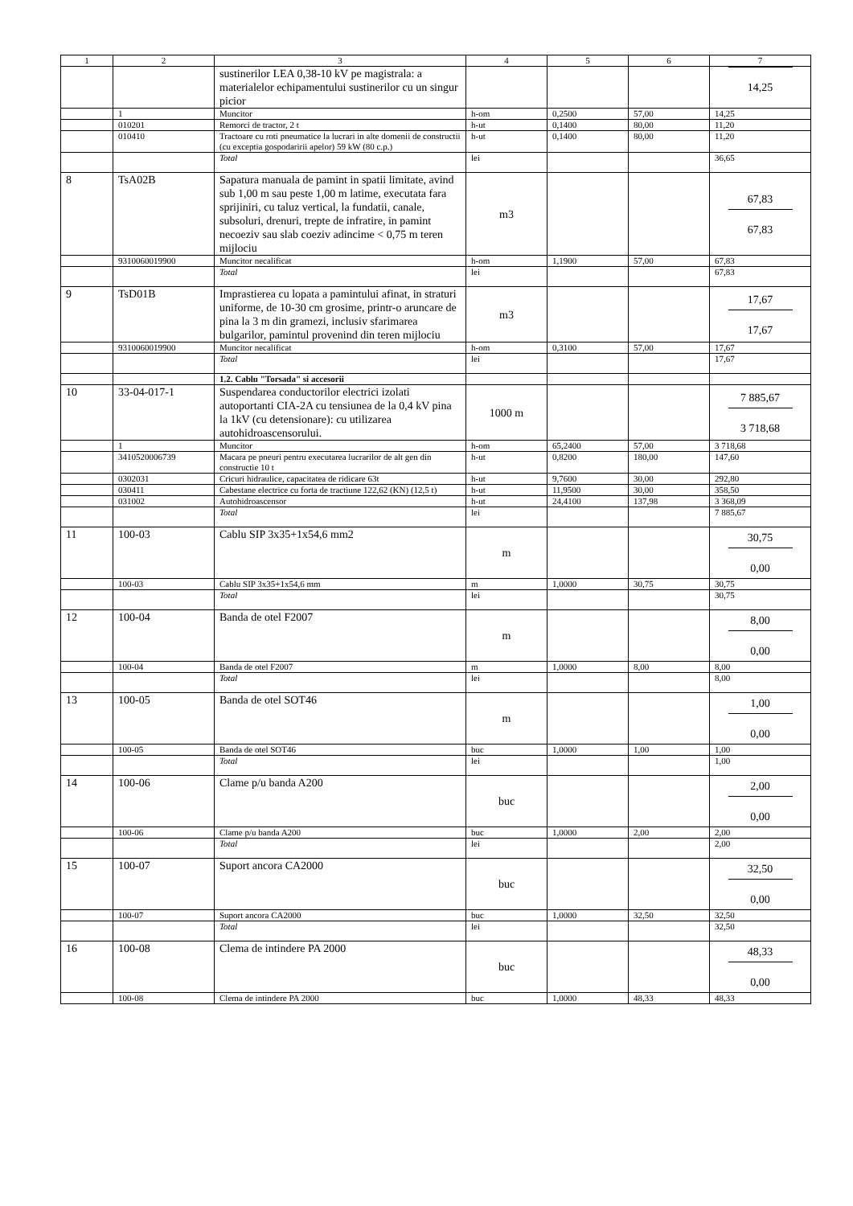| 1 | 2 | 3 | 4 | 5 | 6 | 7 |
| --- | --- | --- | --- | --- | --- | --- |
| | | sustinerilor LEA 0,38-10 kV pe magistrala: a materialelor echipamentului sustinerilor cu un singur picior | | | | 14,25 |
| | 1 | Muncitor | h-om | 0,2500 | 57,00 | 14,25 |
| | 010201 | Remorci de tractor, 2 t | h-ut | 0,1400 | 80,00 | 11,20 |
| | 010410 | Tractoare cu roti pneumatice la lucrari in alte domenii de constructii (cu exceptia gospodaririi apelor) 59 kW (80 c.p.) | h-ut | 0,1400 | 80,00 | 11,20 |
| | | Total | lei | | | 36,65 |
| 8 | TsA02B | Sapatura manuala de pamint in spatii limitate, avind sub 1,00 m sau peste 1,00 m latime, executata fara sprijiniri, cu taluz vertical, la fundatii, canale, subsoluri, drenuri, trepte de infratire, in pamint necoeziv sau slab coeziv adincime < 0,75 m teren mijlociu | m3 | | | 67,83 67,83 |
| | 9310060019900 | Muncitor necalificat | h-om | 1,1900 | 57,00 | 67,83 |
| | | Total | lei | | | 67,83 |
| 9 | TsD01B | Imprastierea cu lopata a pamintului afinat, in straturi uniforme, de 10-30 cm grosime, printr-o aruncare de pina la 3 m din gramezi, inclusiv sfarimarea bulgarilor, pamintul provenind din teren mijlociu | m3 | | | 17,67 17,67 |
| | 9310060019900 | Muncitor necalificat | h-om | 0,3100 | 57,00 | 17,67 |
| | | Total | lei | | | 17,67 |
| | | 1.2. Cablu "Torsada" si accesorii | | | | |
| 10 | 33-04-017-1 | Suspendarea conductorilor electrici izolati autoportanti CIA-2A cu tensiunea de la 0,4 kV pina la 1kV (cu detensionare): cu utilizarea autohidroascensorului. | 1000 m | | | 7 885,67 3 718,68 |
| | 1 | Muncitor | h-om | 65,2400 | 57,00 | 3 718,68 |
| | 3410520006739 | Macara pe pneuri pentru executarea lucrarilor de alt gen din constructie 10 t | h-ut | 0,8200 | 180,00 | 147,60 |
| | 0302031 | Cricuri hidraulice, capacitatea de ridicare 63t | h-ut | 9,7600 | 30,00 | 292,80 |
| | 030411 | Cabestane electrice cu forta de tractiune 122,62 (KN) (12,5 t) | h-ut | 11,9500 | 30,00 | 358,50 |
| | 031002 | Autohidroascensor | h-ut | 24,4100 | 137,98 | 3 368,09 |
| | | Total | lei | | | 7 885,67 |
| 11 | 100-03 | Cablu SIP 3x35+1x54,6 mm2 | m | | | 30,75 0,00 |
| | 100-03 | Cablu SIP 3x35+1x54,6 mm | m | 1,0000 | 30,75 | 30,75 |
| | | Total | lei | | | 30,75 |
| 12 | 100-04 | Banda de otel F2007 | m | | | 8,00 0,00 |
| | 100-04 | Banda de otel F2007 | m | 1,0000 | 8,00 | 8,00 |
| | | Total | lei | | | 8,00 |
| 13 | 100-05 | Banda de otel SOT46 | m | | | 1,00 0,00 |
| | 100-05 | Banda de otel SOT46 | buc | 1,0000 | 1,00 | 1,00 |
| | | Total | lei | | | 1,00 |
| 14 | 100-06 | Clame p/u banda A200 | buc | | | 2,00 0,00 |
| | 100-06 | Clame p/u banda A200 | buc | 1,0000 | 2,00 | 2,00 |
| | | Total | lei | | | 2,00 |
| 15 | 100-07 | Suport ancora CA2000 | buc | | | 32,50 0,00 |
| | 100-07 | Suport ancora CA2000 | buc | 1,0000 | 32,50 | 32,50 |
| | | Total | lei | | | 32,50 |
| 16 | 100-08 | Clema de intindere PA 2000 | buc | | | 48,33 0,00 |
| | 100-08 | Clema de intindere PA 2000 | buc | 1,0000 | 48,33 | 48,33 |